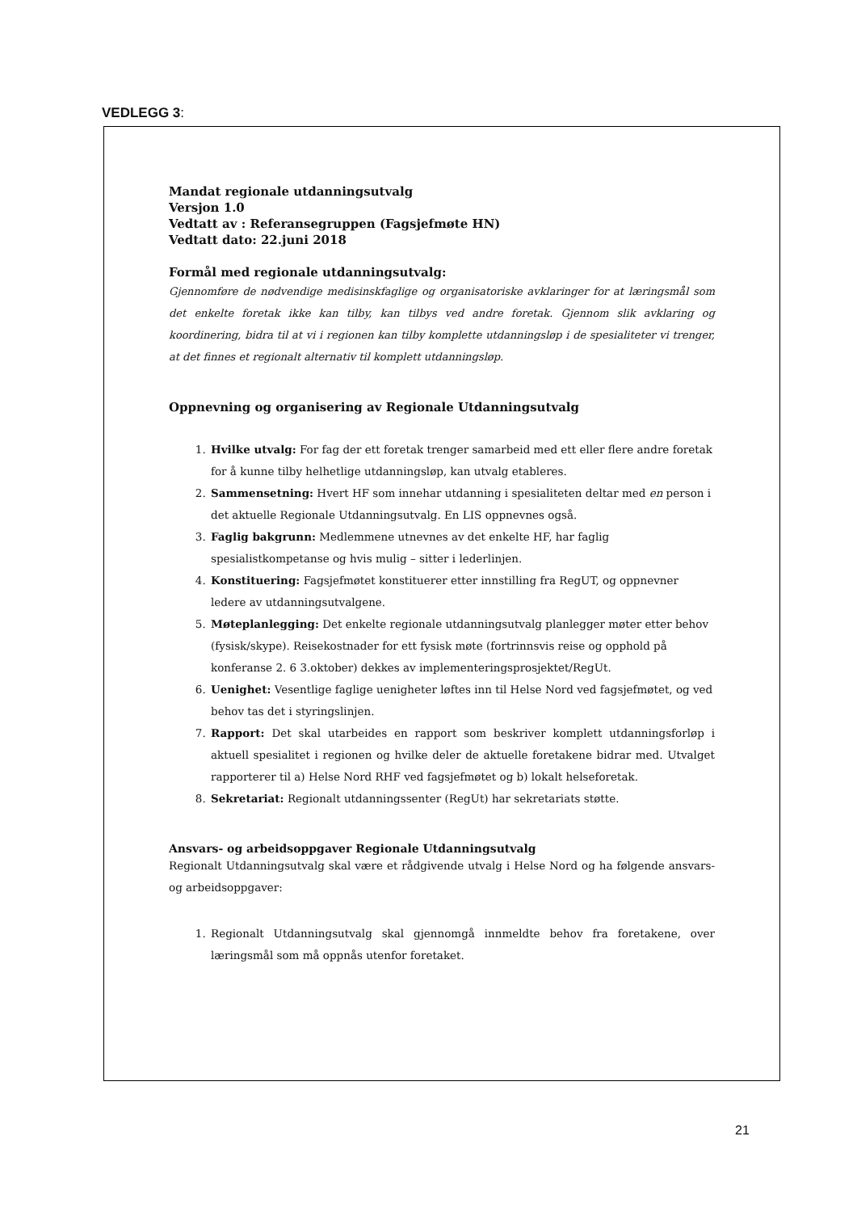VEDLEGG 3:
Mandat regionale utdanningsutvalg
Versjon 1.0
Vedtatt av : Referansegruppen (Fagsjefmøte HN)
Vedtatt dato: 22.juni 2018
Formål med regionale utdanningsutvalg:
Gjennomføre de nødvendige medisinskfaglige og organisatoriske avklaringer for at læringsmål som det enkelte foretak ikke kan tilby, kan tilbys ved andre foretak. Gjennom slik avklaring og koordinering, bidra til at vi i regionen kan tilby komplette utdanningsløp i de spesialiteter vi trenger, at det finnes et regionalt alternativ til komplett utdanningsløp.
Oppnevning og organisering av Regionale Utdanningsutvalg
1. Hvilke utvalg: For fag der ett foretak trenger samarbeid med ett eller flere andre foretak for å kunne tilby helhetlige utdanningsløp, kan utvalg etableres.
2. Sammensetning: Hvert HF som innehar utdanning i spesialiteten deltar med en person i det aktuelle Regionale Utdanningsutvalg. En LIS oppnevnes også.
3. Faglig bakgrunn: Medlemmene utnevnes av det enkelte HF, har faglig spesialistkompetanse og hvis mulig – sitter i lederlinjen.
4. Konstituering: Fagsjefmøtet konstituerer etter innstilling fra RegUT, og oppnevner ledere av utdanningsutvalgene.
5. Møteplanlegging: Det enkelte regionale utdanningsutvalg planlegger møter etter behov (fysisk/skype). Reisekostnader for ett fysisk møte (fortrinnsvis reise og opphold på konferanse 2. 6 3.oktober) dekkes av implementeringsprosjektet/RegUt.
6. Uenighet: Vesentlige faglige uenigheter løftes inn til Helse Nord ved fagsjefmøtet, og ved behov tas det i styringslinjen.
7. Rapport: Det skal utarbeides en rapport som beskriver komplett utdanningsforløp i aktuell spesialitet i regionen og hvilke deler de aktuelle foretakene bidrar med. Utvalget rapporterer til a) Helse Nord RHF ved fagsjefmøtet og b) lokalt helseforetak.
8. Sekretariat: Regionalt utdanningssenter (RegUt) har sekretariats støtte.
Ansvars- og arbeidsoppgaver Regionale Utdanningsutvalg
Regionalt Utdanningsutvalg skal være et rådgivende utvalg i Helse Nord og ha følgende ansvars- og arbeidsoppgaver:
1. Regionalt Utdanningsutvalg skal gjennomgå innmeldte behov fra foretakene, over læringsmål som må oppnås utenfor foretaket.
21